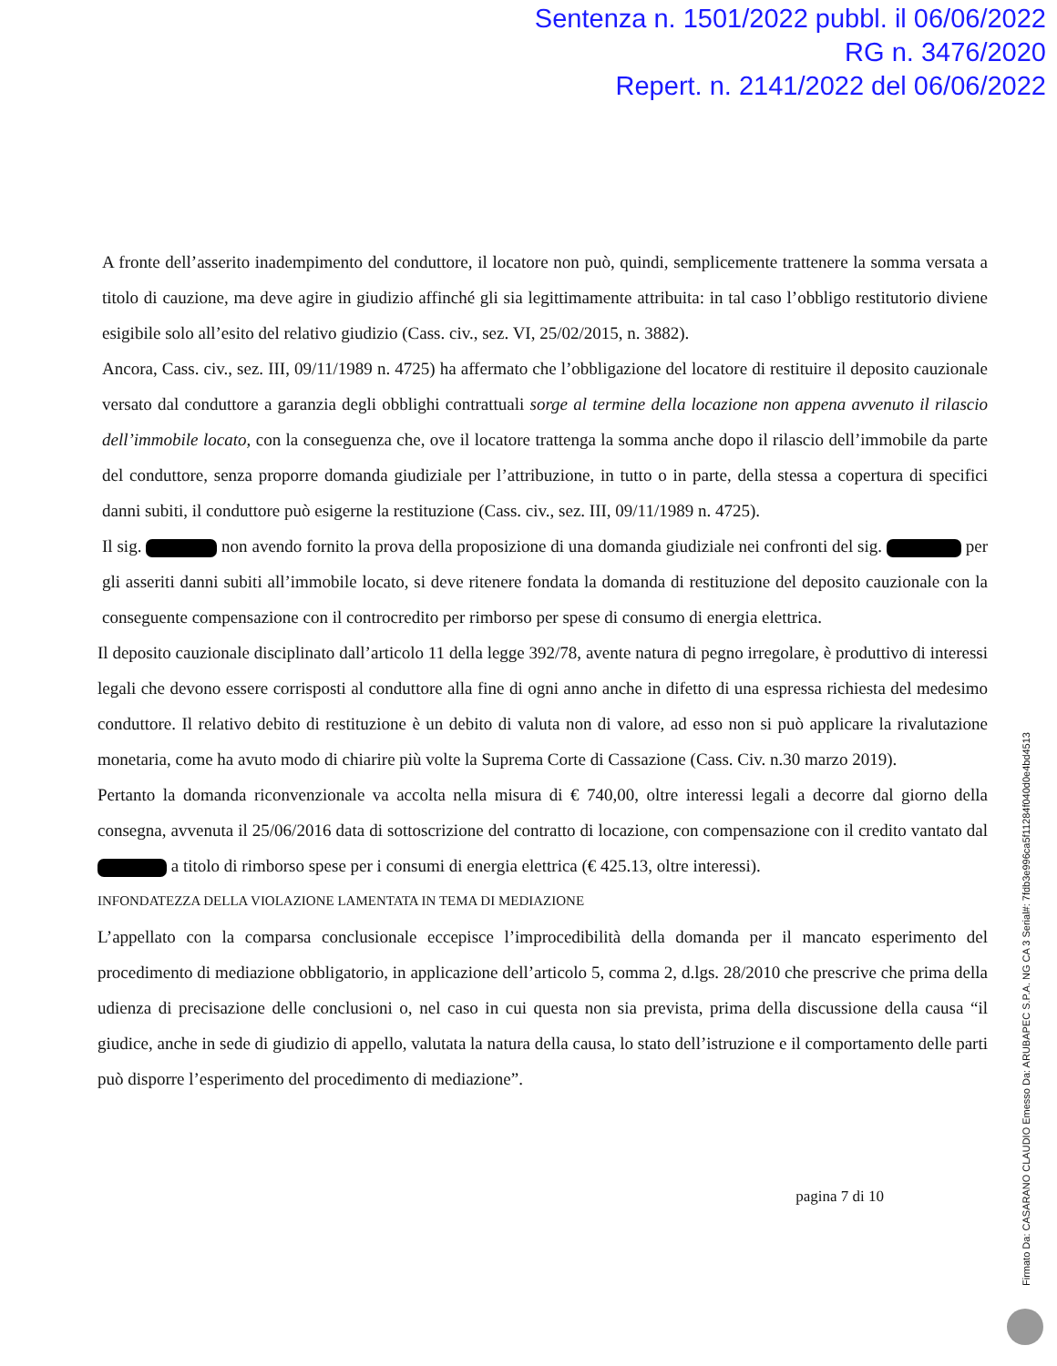Sentenza n. 1501/2022 pubbl. il 06/06/2022
RG n. 3476/2020
Repert. n. 2141/2022 del 06/06/2022
A fronte dell’asserito inadempimento del conduttore, il locatore non può, quindi, semplicemente trattenere la somma versata a titolo di cauzione, ma deve agire in giudizio affinché gli sia legittimamente attribuita: in tal caso l’obbligo restitutorio diviene esigibile solo all’esito del relativo giudizio (Cass. civ., sez. VI, 25/02/2015, n. 3882).
Ancora, Cass. civ., sez. III, 09/11/1989 n. 4725) ha affermato che l’obbligazione del locatore di restituire il deposito cauzionale versato dal conduttore a garanzia degli obblighi contrattuali sorge al termine della locazione non appena avvenuto il rilascio dell’immobile locato, con la conseguenza che, ove il locatore trattenga la somma anche dopo il rilascio dell’immobile da parte del conduttore, senza proporre domanda giudiziale per l’attribuzione, in tutto o in parte, della stessa a copertura di specifici danni subiti, il conduttore può esigerne la restituzione (Cass. civ., sez. III, 09/11/1989 n. 4725).
Il sig. non avendo fornito la prova della proposizione di una domanda giudiziale nei confronti del sig. per gli asseriti danni subiti all’immobile locato, si deve ritenere fondata la domanda di restituzione del deposito cauzionale con la conseguente compensazione con il controcredito per rimborso per spese di consumo di energia elettrica.
Il deposito cauzionale disciplinato dall’articolo 11 della legge 392/78, avente natura di pegno irregolare, è produttivo di interessi legali che devono essere corrisposti al conduttore alla fine di ogni anno anche in difetto di una espressa richiesta del medesimo conduttore. Il relativo debito di restituzione è un debito di valuta non di valore, ad esso non si può applicare la rivalutazione monetaria, come ha avuto modo di chiarire più volte la Suprema Corte di Cassazione (Cass. Civ. n.30 marzo 2019).
Pertanto la domanda riconvenzionale va accolta nella misura di € 740,00, oltre interessi legali a decorre dal giorno della consegna, avvenuta il 25/06/2016 data di sottoscrizione del contratto di locazione, con compensazione con il credito vantato dal a titolo di rimborso spese per i consumi di energia elettrica (€ 425.13, oltre interessi).
INFONDATEZZA DELLA VIOLAZIONE LAMENTATA IN TEMA DI MEDIAZIONE
L’appellato con la comparsa conclusionale eccepisce l’improcedibilità della domanda per il mancato esperimento del procedimento di mediazione obbligatorio, in applicazione dell’articolo 5, comma 2, d.lgs. 28/2010 che prescrive che prima della udienza di precisazione delle conclusioni o, nel caso in cui questa non sia prevista, prima della discussione della causa “il giudice, anche in sede di giudizio di appello, valutata la natura della causa, lo stato dell’istruzione e il comportamento delle parti può disporre l’esperimento del procedimento di mediazione”.
pagina 7 di 10
Firmato Da: CASARANO CLAUDIO Emesso Da: ARUBAPEC S.P.A. NG CA 3 Serial#: 7fdb3e996ca5f11284f040d0e4bd4513